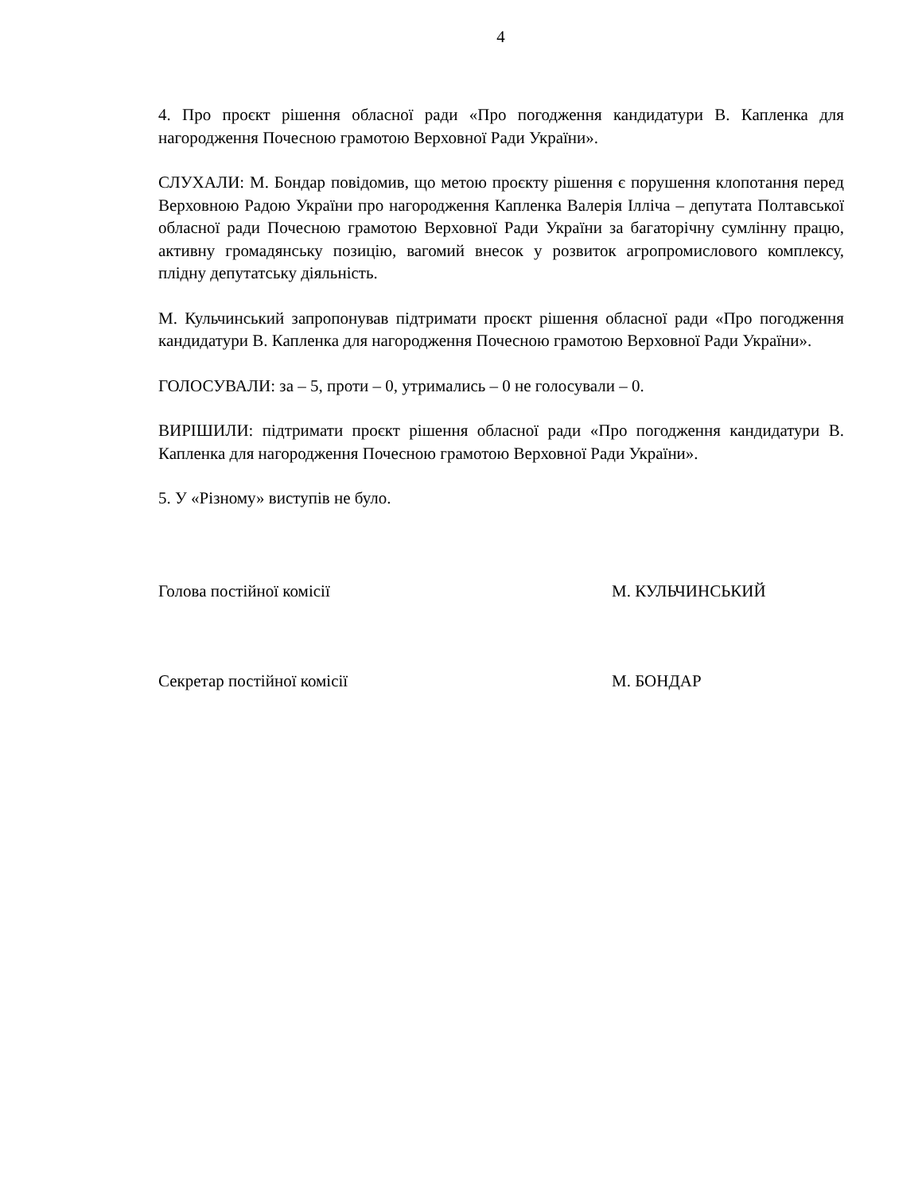4
4. Про проєкт рішення обласної ради «Про погодження кандидатури В. Капленка для нагородження Почесною грамотою Верховної Ради України».
СЛУХАЛИ: М. Бондар повідомив, що метою проєкту рішення є порушення клопотання перед Верховною Радою України про нагородження Капленка Валерія Ілліча – депутата Полтавської обласної ради Почесною грамотою Верховної Ради України за багаторічну сумлінну працю, активну громадянську позицію, вагомий внесок у розвиток агропромислового комплексу, плідну депутатську діяльність.
М. Кульчинський запропонував підтримати проєкт рішення обласної ради «Про погодження кандидатури В. Капленка для нагородження Почесною грамотою Верховної Ради України».
ГОЛОСУВАЛИ: за – 5, проти – 0, утримались – 0 не голосували – 0.
ВИРІШИЛИ: підтримати проєкт рішення обласної ради «Про погодження кандидатури В. Капленка для нагородження Почесною грамотою Верховної Ради України».
5. У «Різному» виступів не було.
Голова постійної комісії М. КУЛЬЧИНСЬКИЙ
Секретар постійної комісії М. БОНДАР